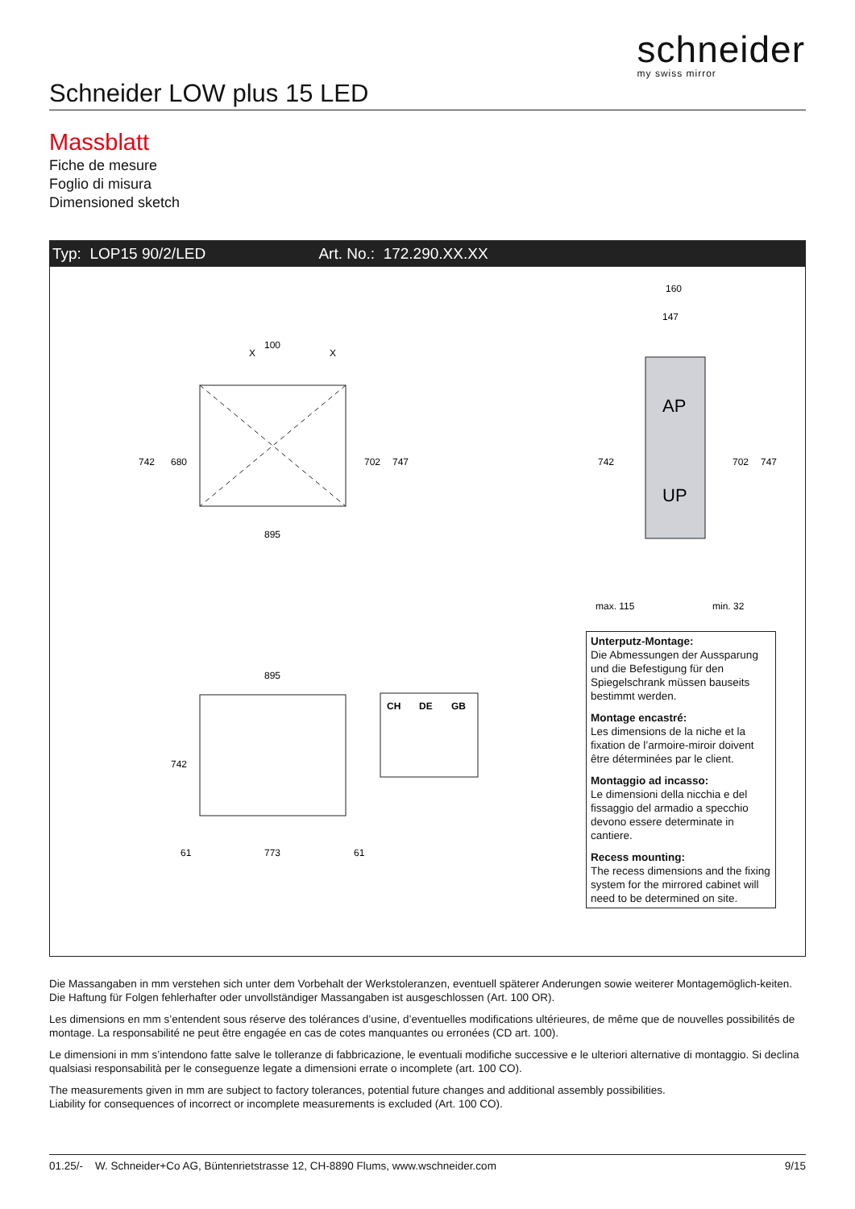schneider
my swiss mirror
Schneider LOW plus 15 LED
Massblatt
Fiche de mesure
Foglio di misura
Dimensioned sketch
Typ: LOP15 90/2/LED Art. No.: 172.290.XX.XX
X
100
X
895
742
680
702
747
AP
UP
160
147
742
702
747
max. 115
min. 32
895
742
61
773
61
CH
DE
GB
Unterputz-Montage:
Die Abmessungen der Aussparung und die Befestigung für den Spiegelschrank müssen bauseits bestimmt werden.
Montage encastré:
Les dimensions de la niche et la fixation de l’armoire-miroir doivent être déterminées par le client.
Montaggio ad incasso:
Le dimensioni della nicchia e del fissaggio del armadio a specchio devono essere determinate in cantiere.
Recess mounting:
The recess dimensions and the fixing system for the mirrored cabinet will need to be determined on site.
Die Massangaben in mm verstehen sich unter dem Vorbehalt der Werkstoleranzen, eventuell späterer Anderungen sowie weiterer Montagemöglich-keiten. Die Haftung für Folgen fehlerhafter oder unvollständiger Massangaben ist ausgeschlossen (Art. 100 OR).
Les dimensions en mm s’entendent sous réserve des tolérances d’usine, d’eventuelles modifications ultérieures, de même que de nouvelles possibilités de montage. La responsabilité ne peut être engagée en cas de cotes manquantes ou erronées (CD art. 100).
Le dimensioni in mm s’intendono fatte salve le tolleranze di fabbricazione, le eventuali modifiche successive e le ulteriori alternative di montaggio. Si declina qualsiasi responsabilità per le conseguenze legate a dimensioni errate o incomplete (art. 100 CO).
The measurements given in mm are subject to factory tolerances, potential future changes and additional assembly possibilities.
Liability for consequences of incorrect or incomplete measurements is excluded (Art. 100 CO).
01.25/- W. Schneider+Co AG, Büntenrietstrasse 12, CH-8890 Flums, www.wschneider.com 9/15